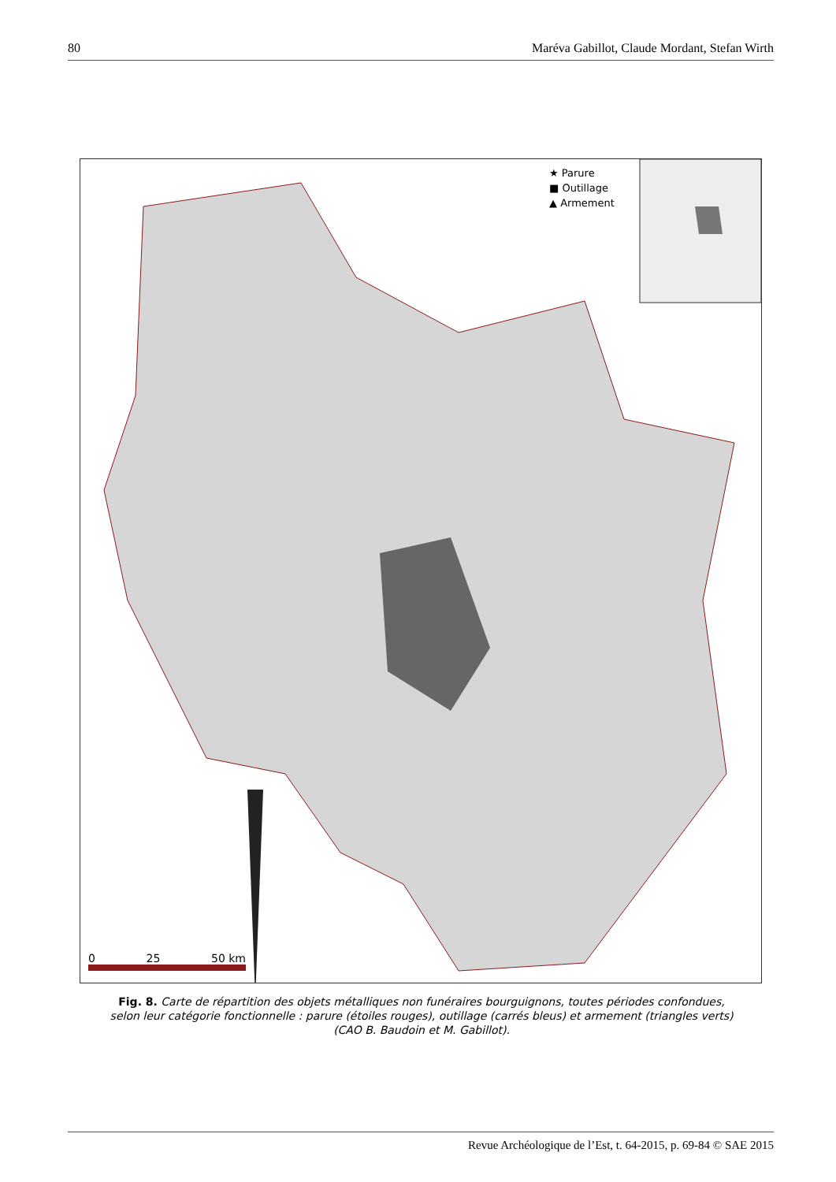80 Maréva Gabillot, Claude Mordant, Stefan Wirth
★ Parure
■ Outillage
▲ Armement
0 25 50 km
Fig. 8. Carte de répartition des objets métalliques non funéraires bourguignons, toutes périodes confondues, selon leur catégorie fonctionnelle : parure (étoiles rouges), outillage (carrés bleus) et armement (triangles verts) (CAO B. Baudoin et M. Gabillot).
Revue Archéologique de l’Est, t. 64-2015, p. 69-84 © SAE 2015